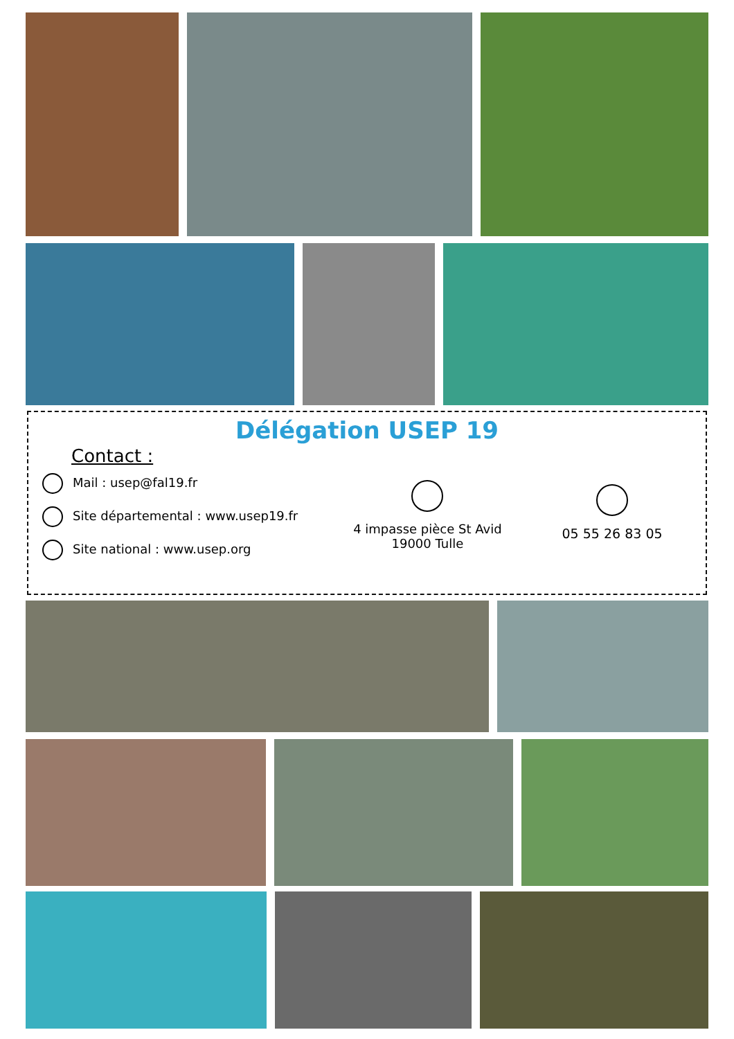Délégation USEP 19
Contact :
Mail : usep@fal19.fr
Site départemental : www.usep19.fr
Site national : www.usep.org
4 impasse pièce St Avid
19000 Tulle
05 55 26 83 05